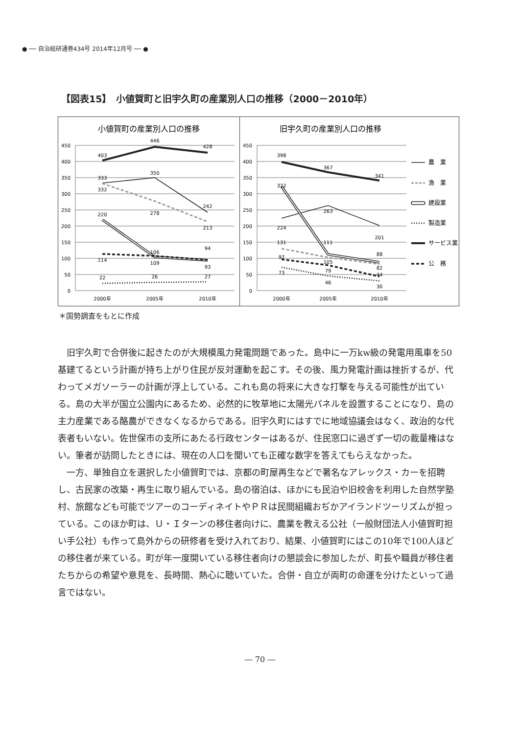● ── 自治総研通巻434号 2014年12月号 ── ●
【図表15】　小値賀町と旧宇久町の産業別人口の推移（2000－2010年）
小値賀町の産業別人口の推移
450
400
350
300
250
200
150
100
50
0
403
446
428
333
350
242
332
278
213
220
106
94
114
109
93
22
26
27
2000年
2005年
2010年
旧宇久町の産業別人口の推移
450
400
350
300
250
200
150
100
50
0
398
367
341
322
263
201
224
131
111
88
97
105
82
73
79
44
46
30
2000年
2005年
2010年
農　業
漁　業
建設業
製造業
サービス業
公　務
＊国勢調査をもとに作成
旧宇久町で合併後に起きたのが大規模風力発電問題であった。島中に一万kw級の発電用風車を50基建てるという計画が持ち上がり住民が反対運動を起こす。その後、風力発電計画は挫折するが、代わってメガソーラーの計画が浮上している。これも島の将来に大きな打撃を与える可能性が出ている。島の大半が国立公園内にあるため、必然的に牧草地に太陽光パネルを設置することになり、島の主力産業である酪農ができなくなるからである。旧宇久町にはすでに地域協議会はなく、政治的な代表者もいない。佐世保市の支所にあたる行政センターはあるが、住民窓口に過ぎず一切の裁量権はない。筆者が訪問したときには、現在の人口を聞いても正確な数字を答えてもらえなかった。
一方、単独自立を選択した小値賀町では、京都の町屋再生などで著名なアレックス・カーを招聘し、古民家の改築・再生に取り組んでいる。島の宿泊は、ほかにも民泊や旧校舎を利用した自然学塾村、旅館なども可能でツアーのコーディネイトやＰＲは民間組織おぢかアイランドツーリズムが担っている。このほか町は、Ｕ・Ｉターンの移住者向けに、農業を教える公社（一般財団法人小値賀町担い手公社）も作って島外からの研修者を受け入れており、結果、小値賀町にはこの10年で100人ほどの移住者が来ている。町が年一度開いている移住者向けの懇談会に参加したが、町長や職員が移住者たちからの希望や意見を、長時間、熱心に聴いていた。合併・自立が両町の命運を分けたといって過言ではない。
― 70 ―